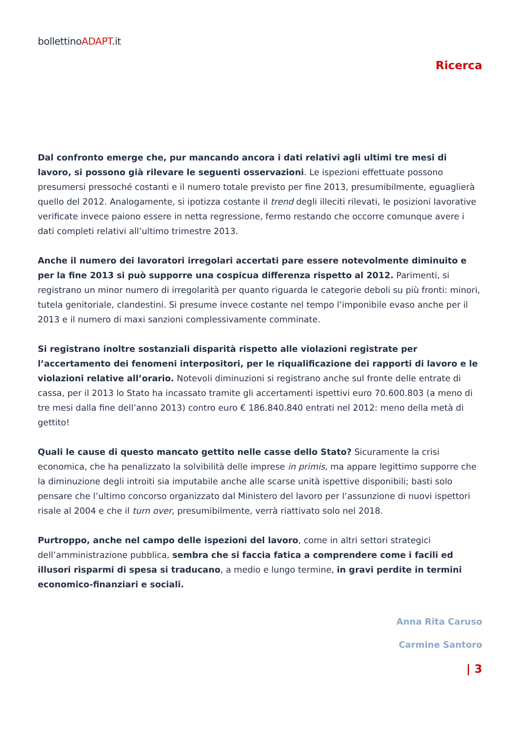bollettinoADAPT.it
Ricerca
Dal confronto emerge che, pur mancando ancora i dati relativi agli ultimi tre mesi di lavoro, si possono già rilevare le seguenti osservazioni. Le ispezioni effettuate possono presumersi pressoché costanti e il numero totale previsto per fine 2013, presumibilmente, eguaglierà quello del 2012. Analogamente, si ipotizza costante il trend degli illeciti rilevati, le posizioni lavorative verificate invece paiono essere in netta regressione, fermo restando che occorre comunque avere i dati completi relativi all’ultimo trimestre 2013.
Anche il numero dei lavoratori irregolari accertati pare essere notevolmente diminuito e per la fine 2013 si può supporre una cospicua differenza rispetto al 2012. Parimenti, si registrano un minor numero di irregolarità per quanto riguarda le categorie deboli su più fronti: minori, tutela genitoriale, clandestini. Si presume invece costante nel tempo l’imponibile evaso anche per il 2013 e il numero di maxi sanzioni complessivamente comminate.
Si registrano inoltre sostanziali disparità rispetto alle violazioni registrate per l’accertamento dei fenomeni interpositori, per le riqualificazione dei rapporti di lavoro e le violazioni relative all’orario. Notevoli diminuzioni si registrano anche sul fronte delle entrate di cassa, per il 2013 lo Stato ha incassato tramite gli accertamenti ispettivi euro 70.600.803 (a meno di tre mesi dalla fine dell’anno 2013) contro euro € 186.840.840 entrati nel 2012: meno della metà di gettito!
Quali le cause di questo mancato gettito nelle casse dello Stato? Sicuramente la crisi economica, che ha penalizzato la solvibilità delle imprese in primis, ma appare legittimo supporre che la diminuzione degli introiti sia imputabile anche alle scarse unità ispettive disponibili; basti solo pensare che l’ultimo concorso organizzato dal Ministero del lavoro per l’assunzione di nuovi ispettori risale al 2004 e che il turn over, presumibilmente, verrà riattivato solo nel 2018.
Purtroppo, anche nel campo delle ispezioni del lavoro, come in altri settori strategici dell’amministrazione pubblica, sembra che si faccia fatica a comprendere come i facili ed illusori risparmi di spesa si traducano, a medio e lungo termine, in gravi perdite in termini economico-finanziari e sociali.
Anna Rita Caruso
Carmine Santoro
| 3